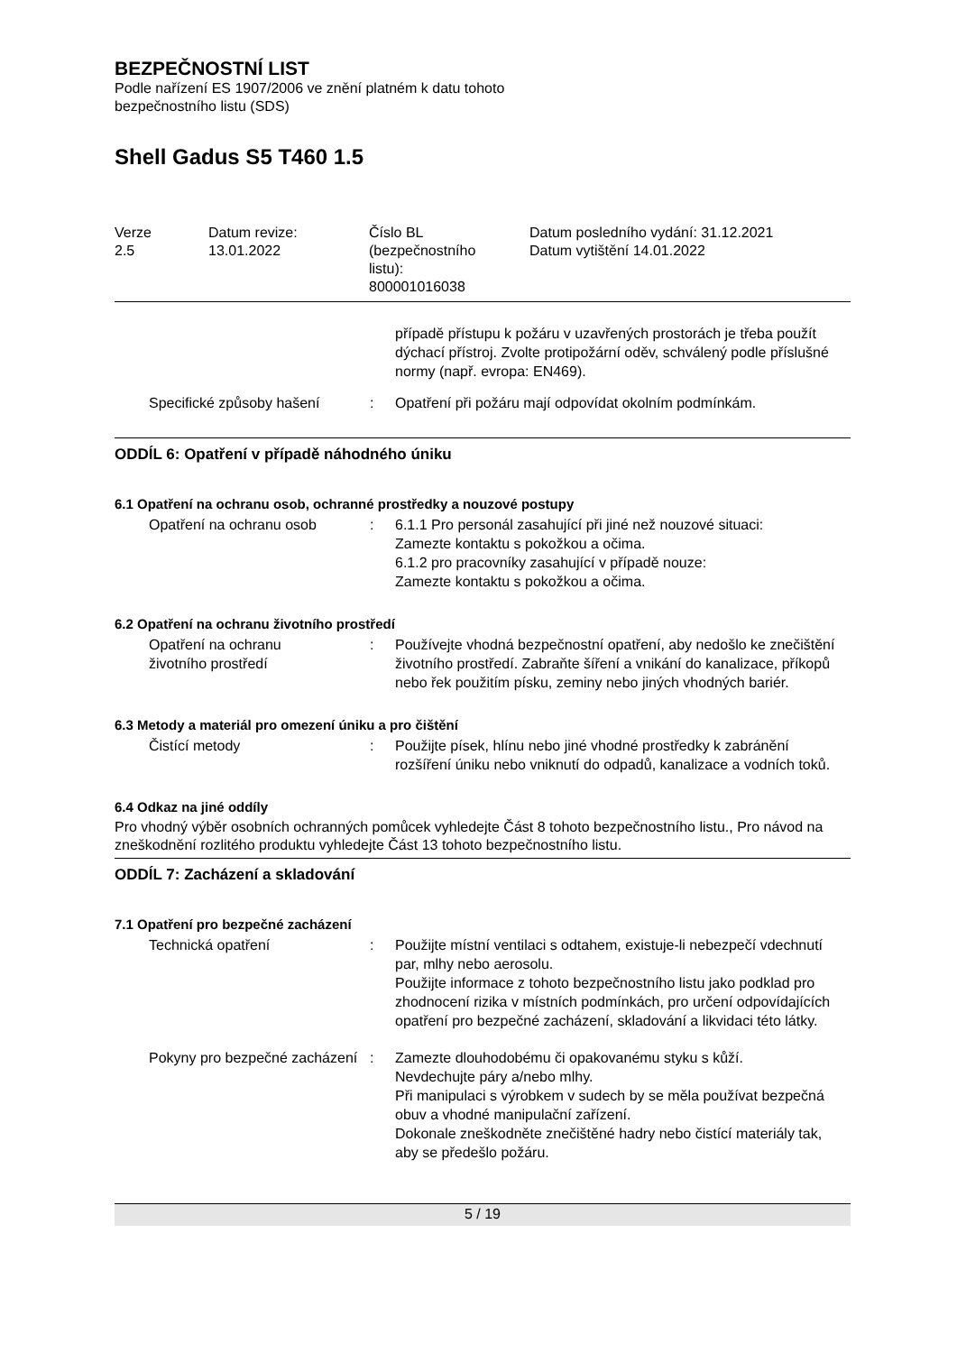BEZPEČNOSTNÍ LIST
Podle nařízení ES 1907/2006 ve znění platném k datu tohoto
bezpečnostního listu (SDS)
Shell Gadus S5 T460 1.5
| Verze 2.5 | Datum revize: 13.01.2022 | Číslo BL (bezpečnostního listu): 800001016038 | Datum posledního vydání: 31.12.2021 Datum vytištění 14.01.2022 |
| | | případě přístupu k požáru v uzavřených prostorách je třeba použít dýchací přístroj. Zvolte protipožární oděv, schválený podle příslušné normy (např. evropa: EN469). |
| Specifické způsoby hašení | : | Opatření při požáru mají odpovídat okolním podmínkám. |
ODDÍL 6: Opatření v případě náhodného úniku
6.1 Opatření na ochranu osob, ochranné prostředky a nouzové postupy
| Opatření na ochranu osob | : | 6.1.1 Pro personál zasahující při jiné než nouzové situaci: Zamezte kontaktu s pokožkou a očima. 6.1.2 pro pracovníky zasahující v případě nouze: Zamezte kontaktu s pokožkou a očima. |
6.2 Opatření na ochranu životního prostředí
| Opatření na ochranu životního prostředí | : | Používejte vhodná bezpečnostní opatření, aby nedošlo ke znečištění životního prostředí. Zabraňte šíření a vnikání do kanalizace, příkopů nebo řek použitím písku, zeminy nebo jiných vhodných bariér. |
6.3 Metody a materiál pro omezení úniku a pro čištění
| Čistící metody | : | Použijte písek, hlínu nebo jiné vhodné prostředky k zabránění rozšíření úniku nebo vniknutí do odpadů, kanalizace a vodních toků. |
6.4 Odkaz na jiné oddíly
Pro vhodný výběr osobních ochranných pomůcek vyhledejte Část 8 tohoto bezpečnostního listu., Pro návod na zneškodnění rozlitého produktu vyhledejte Část 13 tohoto bezpečnostního listu.
ODDÍL 7: Zacházení a skladování
7.1 Opatření pro bezpečné zacházení
| Technická opatření | : | Použijte místní ventilaci s odtahem, existuje-li nebezpečí vdechnutí par, mlhy nebo aerosolu. Použijte informace z tohoto bezpečnostního listu jako podklad pro zhodnocení rizika v místních podmínkách, pro určení odpovídajících opatření pro bezpečné zacházení, skladování a likvidaci této látky. |
| Pokyny pro bezpečné zacházení | : | Zamezte dlouhodobému či opakovanému styku s kůží. Nevdechujte páry a/nebo mlhy. Při manipulaci s výrobkem v sudech by se měla používat bezpečná obuv a vhodné manipulační zařízení. Dokonale zneškodněte znečištěné hadry nebo čistící materiály tak, aby se předešlo požáru. |
5 / 19